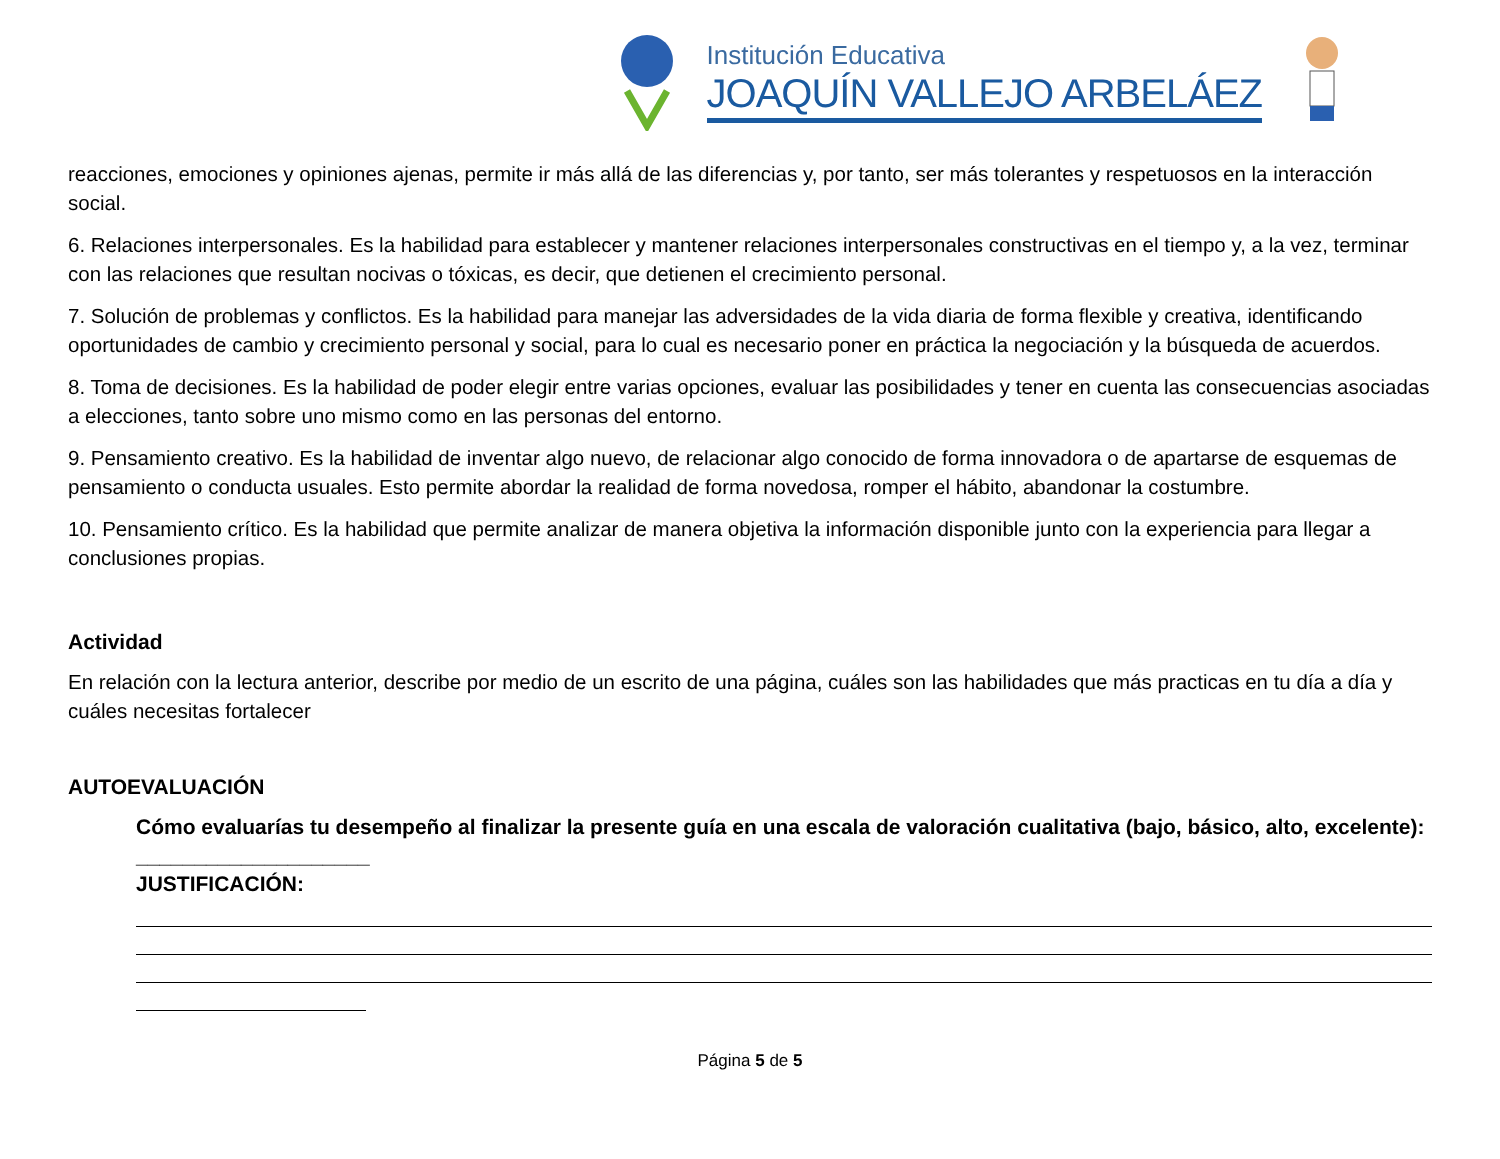Institución Educativa
JOAQUÍN VALLEJO ARBELÁEZ
reacciones, emociones y opiniones ajenas, permite ir más allá de las diferencias y, por tanto, ser más tolerantes y respetuosos en la interacción social.
6. Relaciones interpersonales. Es la habilidad para establecer y mantener relaciones interpersonales constructivas en el tiempo y, a la vez, terminar con las relaciones que resultan nocivas o tóxicas, es decir, que detienen el crecimiento personal.
7. Solución de problemas y conflictos. Es la habilidad para manejar las adversidades de la vida diaria de forma flexible y creativa, identificando oportunidades de cambio y crecimiento personal y social, para lo cual es necesario poner en práctica la negociación y la búsqueda de acuerdos.
8. Toma de decisiones. Es la habilidad de poder elegir entre varias opciones, evaluar las posibilidades y tener en cuenta las consecuencias asociadas a elecciones, tanto sobre uno mismo como en las personas del entorno.
9. Pensamiento creativo. Es la habilidad de inventar algo nuevo, de relacionar algo conocido de forma innovadora o de apartarse de esquemas de pensamiento o conducta usuales. Esto permite abordar la realidad de forma novedosa, romper el hábito, abandonar la costumbre.
10. Pensamiento crítico. Es la habilidad que permite analizar de manera objetiva la información disponible junto con la experiencia para llegar a conclusiones propias.
Actividad
En relación con la lectura anterior, describe por medio de un escrito de una página, cuáles son las habilidades que más practicas en tu día a día y cuáles necesitas fortalecer
AUTOEVALUACIÓN
Cómo evaluarías tu desempeño al finalizar la presente guía en una escala de valoración cualitativa (bajo, básico, alto, excelente): ____________________
JUSTIFICACIÓN:
Página 5 de 5